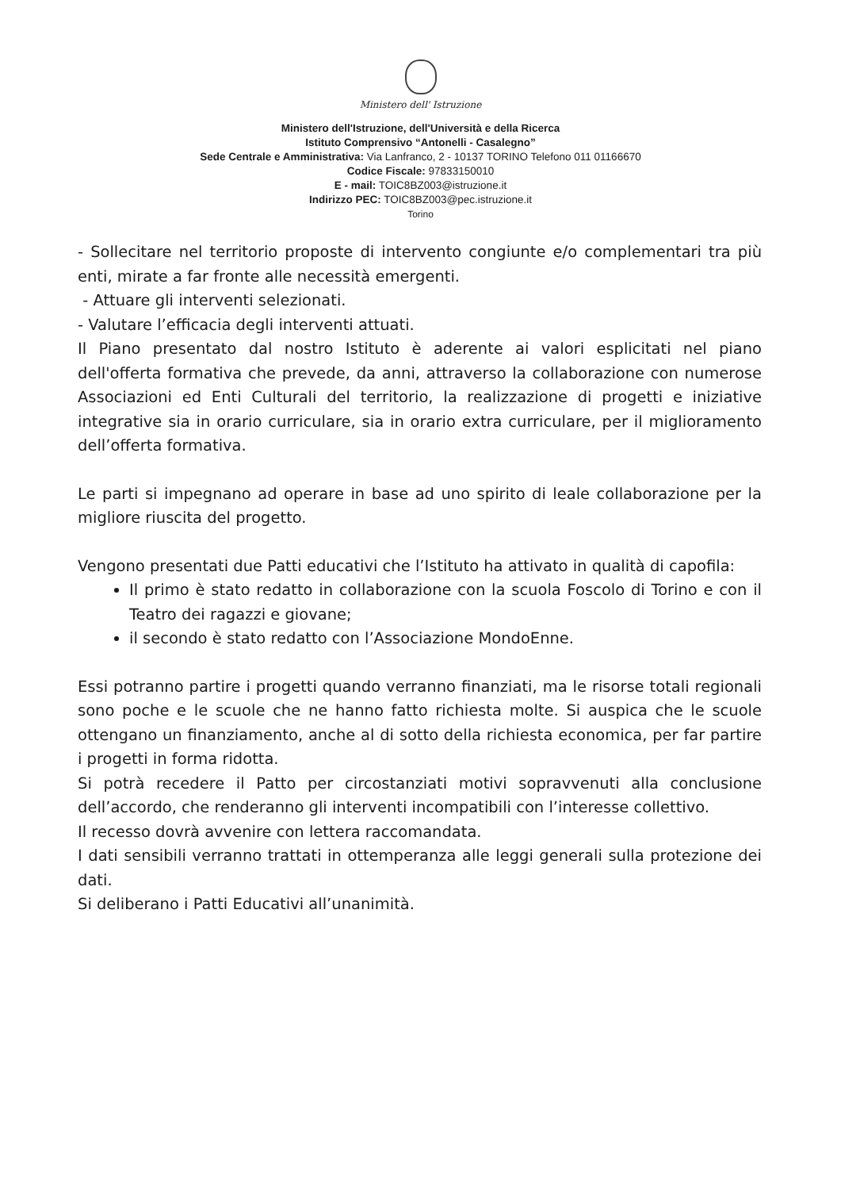Ministero dell' Istruzione
Ministero dell'Istruzione, dell'Università e della Ricerca
Istituto Comprensivo “Antonelli - Casalegno”
Sede Centrale e Amministrativa: Via Lanfranco, 2 - 10137 TORINO Telefono 011 01166670
Codice Fiscale: 97833150010
E - mail: TOIC8BZ003@istruzione.it
Indirizzo PEC: TOIC8BZ003@pec.istruzione.it
Torino
- Sollecitare nel territorio proposte di intervento congiunte e/o complementari tra più enti, mirate a far fronte alle necessità emergenti.
- Attuare gli interventi selezionati.
- Valutare l’efficacia degli interventi attuati.
Il Piano presentato dal nostro Istituto è aderente ai valori esplicitati nel piano dell'offerta formativa che prevede, da anni, attraverso la collaborazione con numerose Associazioni ed Enti Culturali del territorio, la realizzazione di progetti e iniziative integrative sia in orario curriculare, sia in orario extra curriculare, per il miglioramento dell’offerta formativa.
Le parti si impegnano ad operare in base ad uno spirito di leale collaborazione per la migliore riuscita del progetto.
Vengono presentati due Patti educativi che l’Istituto ha attivato in qualità di capofila:
Il primo è stato redatto in collaborazione con la scuola Foscolo di Torino e con il Teatro dei ragazzi e giovane;
il secondo è stato redatto con l’Associazione MondoEnne.
Essi potranno partire i progetti quando verranno finanziati, ma le risorse totali regionali sono poche e le scuole che ne hanno fatto richiesta molte. Si auspica che le scuole ottengano un finanziamento, anche al di sotto della richiesta economica, per far partire i progetti in forma ridotta.
Si potrà recedere il Patto per circostanziati motivi sopravvenuti alla conclusione dell’accordo, che renderanno gli interventi incompatibili con l’interesse collettivo.
Il recesso dovrà avvenire con lettera raccomandata.
I dati sensibili verranno trattati in ottemperanza alle leggi generali sulla protezione dei dati.
Si deliberano i Patti Educativi all’unanimità.